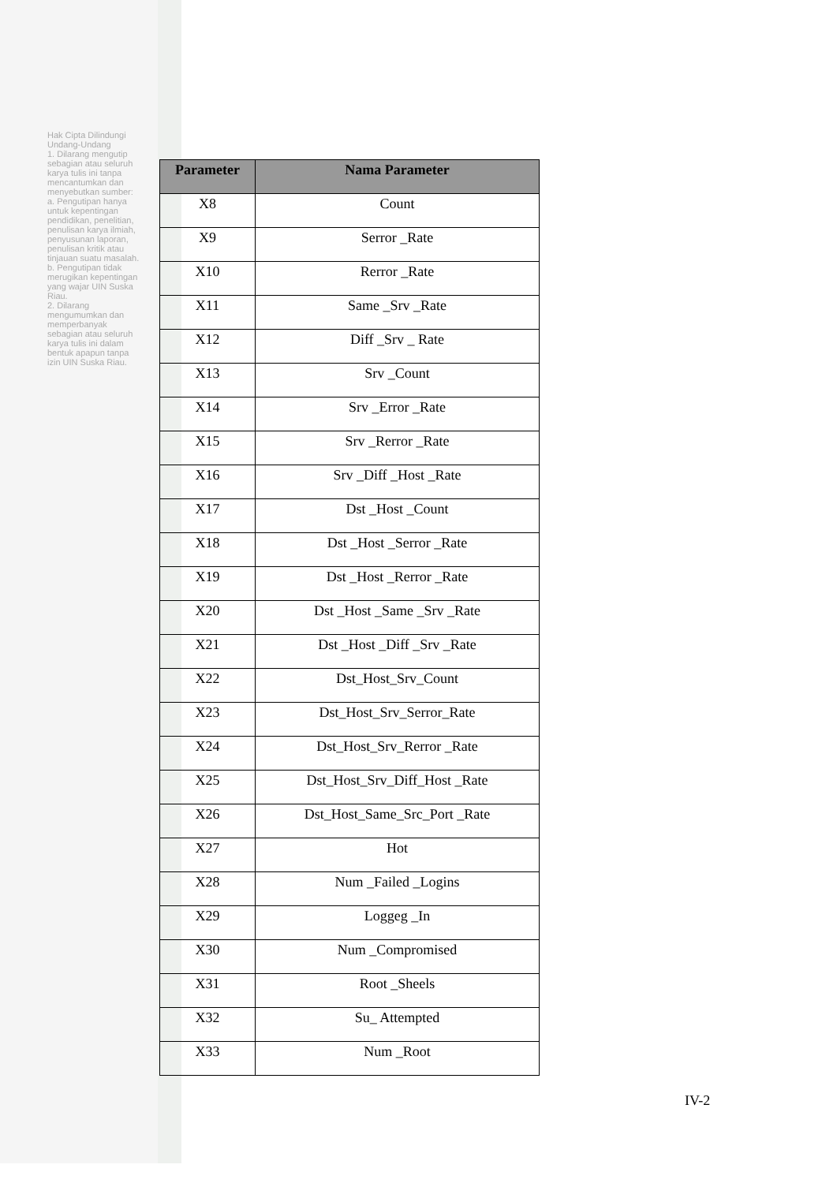Hak Cipta Dilindungi Undang-Undang
1. Dilarang mengutip sebagian atau seluruh karya tulis ini tanpa mencantumkan dan menyebutkan sumber:
a. Pengutipan hanya untuk kepentingan pendidikan, penelitian, penulisan karya ilmiah, penyusunan laporan, penulisan kritik atau tinjauan suatu masalah.
b. Pengutipan tidak merugikan kepentingan yang wajar UIN Suska Riau.
2. Dilarang mengumumkan dan memperbanyak sebagian atau seluruh karya tulis ini dalam bentuk apapun tanpa izin UIN Suska Riau.
| Parameter | Nama Parameter |
| --- | --- |
| X8 | Count |
| X9 | Serror _Rate |
| X10 | Rerror _Rate |
| X11 | Same _Srv _Rate |
| X12 | Diff _Srv _ Rate |
| X13 | Srv _Count |
| X14 | Srv _Error _Rate |
| X15 | Srv _Rerror _Rate |
| X16 | Srv _Diff _Host _Rate |
| X17 | Dst _Host _Count |
| X18 | Dst _Host _Serror _Rate |
| X19 | Dst _Host _Rerror _Rate |
| X20 | Dst _Host _Same _Srv _Rate |
| X21 | Dst _Host _Diff _Srv _Rate |
| X22 | Dst_Host_Srv_Count |
| X23 | Dst_Host_Srv_Serror_Rate |
| X24 | Dst_Host_Srv_Rerror _Rate |
| X25 | Dst_Host_Srv_Diff_Host _Rate |
| X26 | Dst_Host_Same_Src_Port _Rate |
| X27 | Hot |
| X28 | Num _Failed _Logins |
| X29 | Loggeg _In |
| X30 | Num _Compromised |
| X31 | Root _Sheels |
| X32 | Su_ Attempted |
| X33 | Num _Root |
IV-2